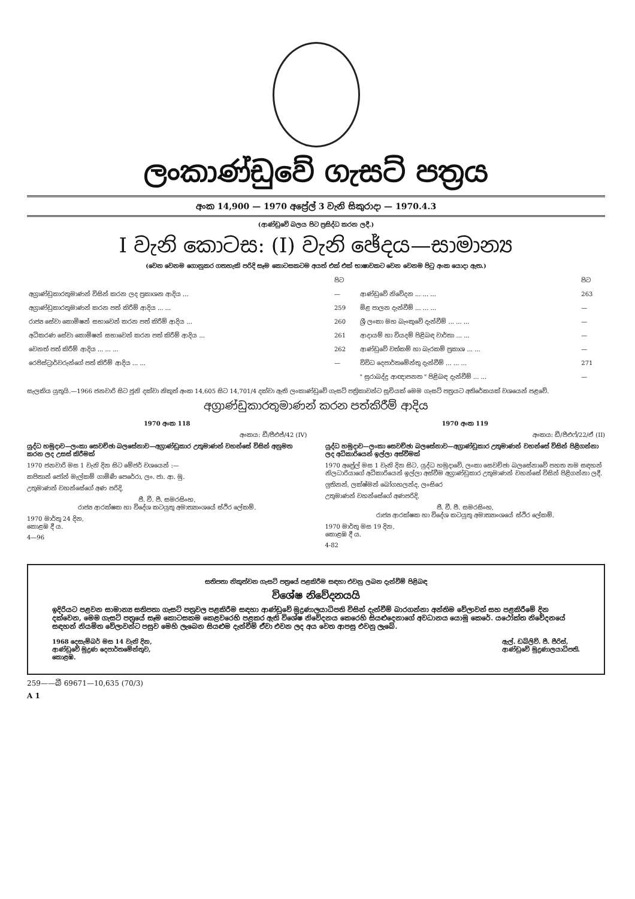ලංකාණ්ඩුවේ ගැසට් පත්‍රය
අංක 14,900 — 1970 අප්‍රේල් 3 වැනි සිකුරාදා — 1970.4.3
(ආණ්ඩුවේ බලය පිට ප්‍රසිද්ධ කරන ලදී.)
I වැනි කොටස: (I) වැනි ඡේදය—සාමාන්‍ය
(වෙන වෙනම ගොනුකර ගතහැකි පරිදි සෑම කොටසකටම අයත් එක් එක් භාෂාවකට වෙන වෙනම පිටු අංක යොදා ඇත.)
| | පිට | | පිට |
| අග්‍රාණ්ඩුකාරතුමාණන් විසින් කරන ලද ප්‍රකාශන ආදිය ... | — | ආණ්ඩුවේ නිවේදන ... ... ... | 263 |
| අග්‍රාණ්ඩුකාරතුමාණන් කරන පත් කිරීම් ආදිය ... ... | 259 | මිළ පාලන දැන්වීම් ... ... ... | — |
| රාජ්‍ය සේවා කොමිෂන් සභාවෙන් කරන පත් කිරීම් ආදිය ... | 260 | ශ්‍රී ලංකා මහ බැංකුවේ දැන්වීම් ... ... ... | — |
| අධිකරණ සේවා කොමිෂන් සභාවෙන් කරන පත් කිරීම් ආදිය ... | 261 | ආදායම් හා වියදම් පිළිබඳ වාර්තා ... ... | — |
| වෙනත් පත් කිරීම් ආදිය ... ... ... | 262 | ආණ්ඩුවේ වත්කම් හා බැරකම් ප්‍රකාශ ... ... | — |
| රෙජිස්ට්‍රාර්වරුන්ගේ පත් කිරීම් ආදිය ... ... | — | විවිධ දෙපාර්තමේන්තු දැන්වීම් ... ... ... | 271 |
| | | " සුරාබද්දු ආඥාපනත " පිළිබඳ දැන්වීම් ... ... | — |
සැලකිය යුතුයි.—1966 ජනවාරි සිට ජූනි දක්වා නිකුත් අංක 14,605 සිට 14,701/4 දක්වා ඇති ලංකාණ්ඩුවේ ගැසට් පත්‍රිකාවන්ට සූචියක් මෙම ගැසට් පත්‍රයට අතිරේකයක් වශයෙන් පළවේ.
අග්‍රාණ්ඩුකාරතුමාණන් කරන පත්කිරීම් ආදිය
1970 අංක 118
අංකය: ඩී/පීඑජ්/42 (IV)
යුද්ධ හමුදාව—ලංකා සෙවච්ඡා බලසේනාව—අග්‍රාණ්ඩුකාර උතුමාණන් වහන්සේ විසින් අනුමත කරන ලද උසස් කිරීමක්
1970 ජනවාරි මස 1 වැනි දින සිට මේජර් වශයෙන් :—
කපිතාන් ජෝන් මැල්කම් ගාමිණී පෙරේරා, ලං. ජා. ආ. මු.
උතුමාණන් වහන්සේගේ අණ පරිදි,
ජී. වී. පී. සමරසිංහ,
රාජ්‍ය ආරක්ෂක හා විදේශ කටයුතු අමාත්‍යාංශයේ ස්ථිර ලේකම්.
1970 මාර්තු 24 දින,
කොළඹ දී ය.
4—96
1970 අංක 119
අංකය: ඩී/පීඑෆ්/22/ඒ (II)
යුද්ධ හමුදාව—ලංකා සෙවච්ඡා බලසේනාව—අග්‍රාණ්ඩුකාර උතුමාණන් වහන්සේ විසින් පිළිගන්නා ලද අධිකාරියෙන් ඉල්ලා අස්වීමක්
1970 අප්‍රේල් මස 1 වැනි දින සිට, යුද්ධ හමුදාවේ, ලංකා සෙවච්ඡා බලසේනාවේ පහත නම සඳහන් නිලධාරියාගේ අධිකාරියෙන් ඉල්ලා අස්වීම අග්‍රාණ්ඩුකාර උතුමාණන් වහන්සේ විසින් පිළිගන්නා ලදී.
ලුතිනන්, ලක්ෂ්මන් බෝගහලන්ද, ලංසිරෙ
උතුමාණන් වහන්සේගේ අණපරිදි,
ජී. වී. පී. සමරසිංහ,
රාජ්‍ය ආරක්ෂක හා විදේශ කටයුතු අමාත්‍යාංශයේ ස්ථිර ලේකම්.
1970 මාර්තු මස 19 දින,
කොළඹ දී ය.
4-82
සතිපතා නිකුත්වන ගැසට් පත්‍රයේ පළකිරීම සඳහා එවනු ලබන දැන්වීම් පිළිබඳ
විශේෂ නිවේදනයයි
ඉදිරියට පළවන සාමාන්‍ය සතිපතා ගැසට් පත්‍රවල පළකිරීම සඳහා ආණ්ඩුවේ මුද්‍රණාලයාධිපති විසින් දැන්වීම් බාරගන්නා අන්තිම වේලාවන් සහ පළකිරීමේ දින දක්වෙන, මෙම ගැසට් පත්‍රයේ සෑම කොටසකම කෙළවරෙහි පළකර ඇති විශේෂ නිවේදනය කෙරෙහි සියළුදෙනාගේ අවධානය යොමු කෙරේ. යථෝක්ත නිවේදනයේ සඳහන් නියමිත වේලාවන්ට පසුව මෙහි ලැබෙන සියළුම දැන්වීම් ඒවා එවන ලද අය වෙත ආපසු එවනු ලැබේ.
1968 දෙසැම්බර් මස 14 වැනි දින,
ආණ්ඩුවේ මුද්‍රණ දෙපාර්තමේන්තුව,
කොළඹ.
ඇල්. ඩබ්ලිව්. පී. පීරිස්,
ආණ්ඩුවේ මුද්‍රණාලයාධිපති.
259——බී 69671—10,635 (70/3)
A 1